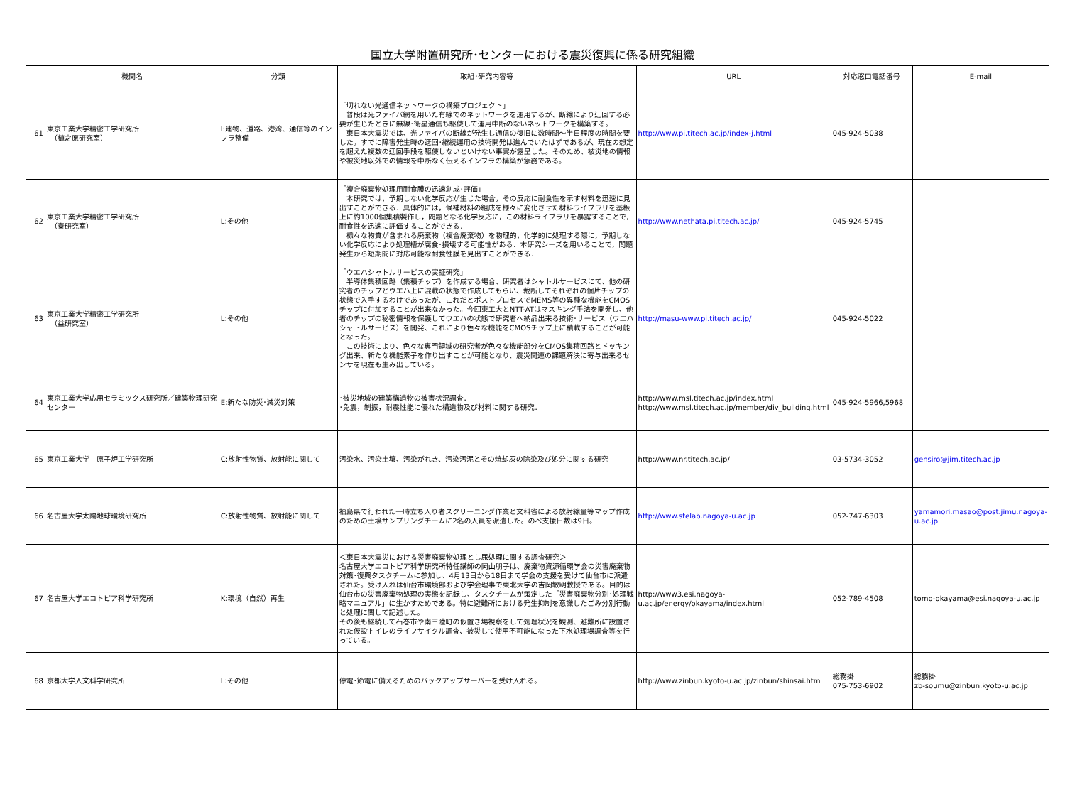国立大学附置研究所･センターにおける震災復興に係る研究組織
| | 機関名 | 分類 | 取組･研究内容等 | URL | 対応窓口電話番号 | E-mail |
| --- | --- | --- | --- | --- | --- | --- |
| 61 | 東京工業大学精密工学研究所 （植之原研究室） | I:建物、道路、港湾、通信等のインフラ整備 | 「切れない光通信ネットワークの構築プロジェクト」 普段は光ファイバ網を用いた有線でのネットワークを運用するが、断線により迂回する必要が生じたときに無線･衛星通信も駆使して運用中断のないネットワークを構築する。 東日本大震災では、光ファイバの断線が発生し通信の復旧に数時間～半日程度の時間を要した。すでに障害発生時の迂回･継続運用の技術開発は進んでいたはずであるが、現在の想定を超えた複数の迂回手段を駆使しないといけない事実が露呈した。そのため、被災地の情報や被災地以外での情報を中断なく伝えるインフラの構築が急務である。 | http://www.pi.titech.ac.jp/index-j.html | 045-924-5038 | |
| 62 | 東京工業大学精密工学研究所 （秦研究室） | L:その他 | 「複合廃棄物処理用耐食膜の迅速創成･評価」 本研究では，予期しない化学反応が生じた場合，その反応に耐食性を示す材料を迅速に見出すことができる．具体的には，候補材料の組成を様々に変化させた材料ライブラリを基板上に約1000個集積製作し，問題となる化学反応に，この材料ライブラリを暴露することで，耐食性を迅速に評価することができる． 様々な物質が含まれる廃棄物（複合廃棄物）を物理的，化学的に処理する際に，予期しない化学反応により処理槽が腐食･損壊する可能性がある．本研究シーズを用いることで，問題発生から短期間に対応可能な耐食性膜を見出すことができる． | http://www.nethata.pi.titech.ac.jp/ | 045-924-5745 | |
| 63 | 東京工業大学精密工学研究所 （益研究室） | L:その他 | 「ウエハシャトルサービスの実証研究」 半導体集積回路（集積チップ）を作成する場合、研究者はシャトルサービスにて、他の研究者のチップとウエハ上に混載の状態で作成してもらい、裁断してそれぞれの個片チップの状態で入手するわけであったが、これだとポストプロセスでMEMS等の異種な機能をCMOSチップに付加することが出来なかった。今回東工大とNTT-ATはマスキング手法を開発し、他者のチップの秘密情報を保護してウエハの状態で研究者へ納品出来る技術･サービス（ウエハシャトルサービス）を開発、これにより色々な機能をCMOSチップ上に積載することが可能となった。 この技術により、色々な専門領域の研究者が色々な機能部分をCMOS集積回路とドッキング出来、新たな機能素子を作り出すことが可能となり、震災関連の課題解決に寄与出来るセンサを現在も生み出している。 | http://masu-www.pi.titech.ac.jp/ | 045-924-5022 | |
| 64 | 東京工業大学応用セラミックス研究所／建築物理研究センター | E:新たな防災･減災対策 | ･被災地域の建築構造物の被害状況調査． ･免震，制振，耐震性能に優れた構造物及び材料に関する研究． | http://www.msl.titech.ac.jp/index.html http://www.msl.titech.ac.jp/member/div_building.html | 045-924-5966,5968 | |
| 65 | 東京工業大学 原子炉工学研究所 | C:放射性物質、放射能に関して | 汚染水、汚染土壌、汚染がれき、汚染汚泥とその焼却灰の除染及び処分に関する研究 | http://www.nr.titech.ac.jp/ | 03-5734-3052 | gensiro@jim.titech.ac.jp |
| 66 | 名古屋大学太陽地球環境研究所 | C:放射性物質、放射能に関して | 福島県で行われた一時立ち入り者スクリーニング作業と文科省による放射線量等マップ作成のための土壌サンプリングチームに2名の人員を派遣した。のべ支援日数は9日。 | http://www.stelab.nagoya-u.ac.jp | 052-747-6303 | yamamori.masao@post.jimu.nagoya-u.ac.jp |
| 67 | 名古屋大学エコトピア科学研究所 | K:環境（自然）再生 | ＜東日本大震災における災害廃棄物処理とし尿処理に関する調査研究＞ 名古屋大学エコトピア科学研究所特任講師の岡山朋子は、廃棄物資源循環学会の災害廃棄物対策･復興タスクチームに参加し、4月13日から18日まで学会の支援を受けて仙台市に派遣された。受け入れは仙台市環境部および学会理事で東北大学の吉岡敏明教授である。目的は仙台市の災害廃棄物処理の実態を記録し、タスクチームが策定した「災害廃棄物分別･処理戦略マニュアル」に生かすためである。特に避難所における発生抑制を意識したごみ分別行動と処理に関して記述した。 その後も継続して石巻市や南三陸町の仮置き場視察をして処理状況を観測、避難所に設置された仮設トイレのライフサイクル調査、被災して使用不可能になった下水処理場調査等を行っている。 | http://www3.esi.nagoya-u.ac.jp/energy/okayama/index.html | 052-789-4508 | tomo-okayama@esi.nagoya-u.ac.jp |
| 68 | 京都大学人文科学研究所 | L:その他 | 停電･節電に備えるためのバックアップサーバーを受け入れる。 | http://www.zinbun.kyoto-u.ac.jp/zinbun/shinsai.htm | 総務掛 075-753-6902 | 総務掛 zb-soumu@zinbun.kyoto-u.ac.jp |